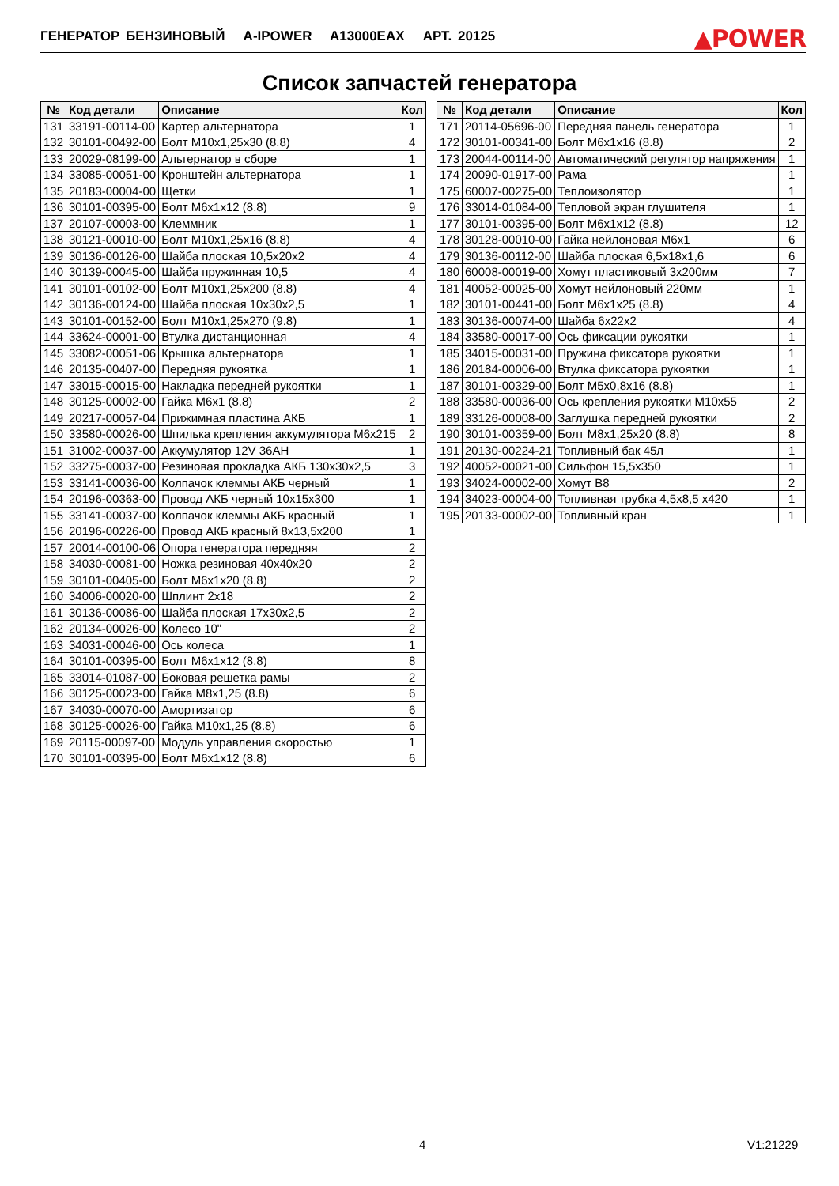ГЕНЕРАТОР БЕНЗИНОВЫЙ A-IPOWER A13000EAX АРТ. 20125 ▲POWER
Список запчастей генератора
| № | Код детали | Описание | Кол |
| --- | --- | --- | --- |
| 131 | 33191-00114-00 | Картер альтернатора | 1 |
| 132 | 30101-00492-00 | Болт M10x1,25x30 (8.8) | 4 |
| 133 | 20029-08199-00 | Альтернатор в сборе | 1 |
| 134 | 33085-00051-00 | Кронштейн альтернатора | 1 |
| 135 | 20183-00004-00 | Щетки | 1 |
| 136 | 30101-00395-00 | Болт M6x1x12 (8.8) | 9 |
| 137 | 20107-00003-00 | Клеммник | 1 |
| 138 | 30121-00010-00 | Болт M10x1,25x16 (8.8) | 4 |
| 139 | 30136-00126-00 | Шайба плоская 10,5x20x2 | 4 |
| 140 | 30139-00045-00 | Шайба пружинная 10,5 | 4 |
| 141 | 30101-00102-00 | Болт M10x1,25x200 (8.8) | 4 |
| 142 | 30136-00124-00 | Шайба плоская 10x30x2,5 | 1 |
| 143 | 30101-00152-00 | Болт M10x1,25x270 (9.8) | 1 |
| 144 | 33624-00001-00 | Втулка дистанционная | 4 |
| 145 | 33082-00051-06 | Крышка альтернатора | 1 |
| 146 | 20135-00407-00 | Передняя рукоятка | 1 |
| 147 | 33015-00015-00 | Накладка передней рукоятки | 1 |
| 148 | 30125-00002-00 | Гайка M6x1 (8.8) | 2 |
| 149 | 20217-00057-04 | Прижимная пластина АКБ | 1 |
| 150 | 33580-00026-00 | Шпилька крепления аккумулятора M6x215 | 2 |
| 151 | 31002-00037-00 | Аккумулятор 12V 36AH | 1 |
| 152 | 33275-00037-00 | Резиновая прокладка АКБ 130x30x2,5 | 3 |
| 153 | 33141-00036-00 | Колпачок клеммы АКБ черный | 1 |
| 154 | 20196-00363-00 | Провод АКБ черный 10x15x300 | 1 |
| 155 | 33141-00037-00 | Колпачок клеммы АКБ красный | 1 |
| 156 | 20196-00226-00 | Провод АКБ красный 8x13,5x200 | 1 |
| 157 | 20014-00100-06 | Опора генератора передняя | 2 |
| 158 | 34030-00081-00 | Ножка резиновая 40x40x20 | 2 |
| 159 | 30101-00405-00 | Болт M6x1x20 (8.8) | 2 |
| 160 | 34006-00020-00 | Шплинт 2x18 | 2 |
| 161 | 30136-00086-00 | Шайба плоская 17x30x2,5 | 2 |
| 162 | 20134-00026-00 | Колесо 10" | 2 |
| 163 | 34031-00046-00 | Ось колеса | 1 |
| 164 | 30101-00395-00 | Болт M6x1x12 (8.8) | 8 |
| 165 | 33014-01087-00 | Боковая решетка рамы | 2 |
| 166 | 30125-00023-00 | Гайка M8x1,25 (8.8) | 6 |
| 167 | 34030-00070-00 | Амортизатор | 6 |
| 168 | 30125-00026-00 | Гайка M10x1,25 (8.8) | 6 |
| 169 | 20115-00097-00 | Модуль управления скоростью | 1 |
| 170 | 30101-00395-00 | Болт M6x1x12 (8.8) | 6 |
| № | Код детали | Описание | Кол |
| --- | --- | --- | --- |
| 171 | 20114-05696-00 | Передняя панель генератора | 1 |
| 172 | 30101-00341-00 | Болт M6x1x16 (8.8) | 2 |
| 173 | 20044-00114-00 | Автоматический регулятор напряжения | 1 |
| 174 | 20090-01917-00 | Рама | 1 |
| 175 | 60007-00275-00 | Теплоизолятор | 1 |
| 176 | 33014-01084-00 | Тепловой экран глушителя | 1 |
| 177 | 30101-00395-00 | Болт M6x1x12 (8.8) | 12 |
| 178 | 30128-00010-00 | Гайка нейлоновая M6x1 | 6 |
| 179 | 30136-00112-00 | Шайба плоская 6,5x18x1,6 | 6 |
| 180 | 60008-00019-00 | Хомут пластиковый 3x200мм | 7 |
| 181 | 40052-00025-00 | Хомут нейлоновый 220мм | 1 |
| 182 | 30101-00441-00 | Болт M6x1x25 (8.8) | 4 |
| 183 | 30136-00074-00 | Шайба 6x22x2 | 4 |
| 184 | 33580-00017-00 | Ось фиксации рукоятки | 1 |
| 185 | 34015-00031-00 | Пружина фиксатора рукоятки | 1 |
| 186 | 20184-00006-00 | Втулка фиксатора рукоятки | 1 |
| 187 | 30101-00329-00 | Болт M5x0,8x16 (8.8) | 1 |
| 188 | 33580-00036-00 | Ось крепления рукоятки M10x55 | 2 |
| 189 | 33126-00008-00 | Заглушка передней рукоятки | 2 |
| 190 | 30101-00359-00 | Болт M8x1,25x20 (8.8) | 8 |
| 191 | 20130-00224-21 | Топливный бак 45л | 1 |
| 192 | 40052-00021-00 | Сильфон 15,5x350 | 1 |
| 193 | 34024-00002-00 | Хомут B8 | 2 |
| 194 | 34023-00004-00 | Топливная трубка 4,5x8,5 x420 | 1 |
| 195 | 20133-00002-00 | Топливный кран | 1 |
4 V1:21229